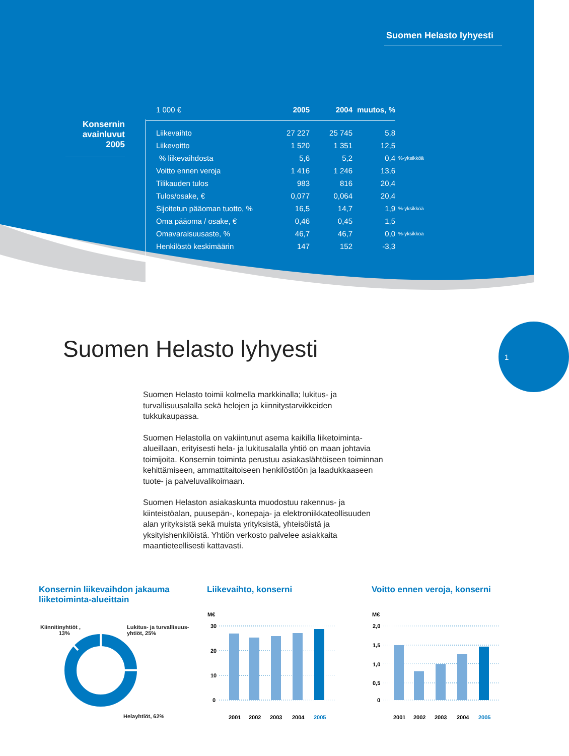Suomen Helasto lyhyesti
Konsernin avainluvut 2005
| 1 000 € | 2005 | 2004 | muutos, % | |
| --- | --- | --- | --- | --- |
| Liikevaihto | 27 227 | 25 745 | 5,8 | |
| Liikevoitto | 1 520 | 1 351 | 12,5 | |
| % liikevaihdosta | 5,6 | 5,2 | 0,4 | %-yksikköä |
| Voitto ennen veroja | 1 416 | 1 246 | 13,6 | |
| Tilikauden tulos | 983 | 816 | 20,4 | |
| Tulos/osake, € | 0,077 | 0,064 | 20,4 | |
| Sijoitetun pääoman tuotto, % | 16,5 | 14,7 | 1,9 | %-yksikköä |
| Oma pääoma / osake, € | 0,46 | 0,45 | 1,5 | |
| Omavaraisuusaste, % | 46,7 | 46,7 | 0,0 | %-yksikköä |
| Henkilöstö keskimäärin | 147 | 152 | -3,3 | |
Suomen Helasto lyhyesti
1
Suomen Helasto toimii kolmella markkinalla; lukitus- ja turvallisuusalalla sekä helojen ja kiinnitystarvikkeiden tukkukaupassa.
Suomen Helastolla on vakiintunut asema kaikilla liiketoiminta-alueillaan, erityisesti hela- ja lukitusalalla yhtiö on maan johtavia toimijoita. Konsernin toiminta perustuu asiakaslähtöiseen toiminnan kehittämiseen, ammattitaitoiseen henkilöstöön ja laadukkaaseen tuote- ja palveluvalikoimaan.
Suomen Helaston asiakaskunta muodostuu rakennus- ja kiinteistöalan, puusepän-, konepaja- ja elektroniikkateollisuuden alan yrityksistä sekä muista yrityksistä, yhteisöistä ja yksityishenkilöistä. Yhtiön verkosto palvelee asiakkaita maantieteellisesti kattavasti.
Konsernin liikevaihdon jakauma
liiketoiminta-alueittain
Liikevaihto, konserni Voitto ennen veroja, konserni
Kiinnitinyhtiöt ,
13%
Lukitus- ja turvallisuus-
yhtiöt, 25%
Helayhtiöt, 62%
M€
30
20
10
0
2001
2002
2003
2004
2005
M€
2,0
1,5
1,0
0,5
0
2001
2002
2003
2004
2005